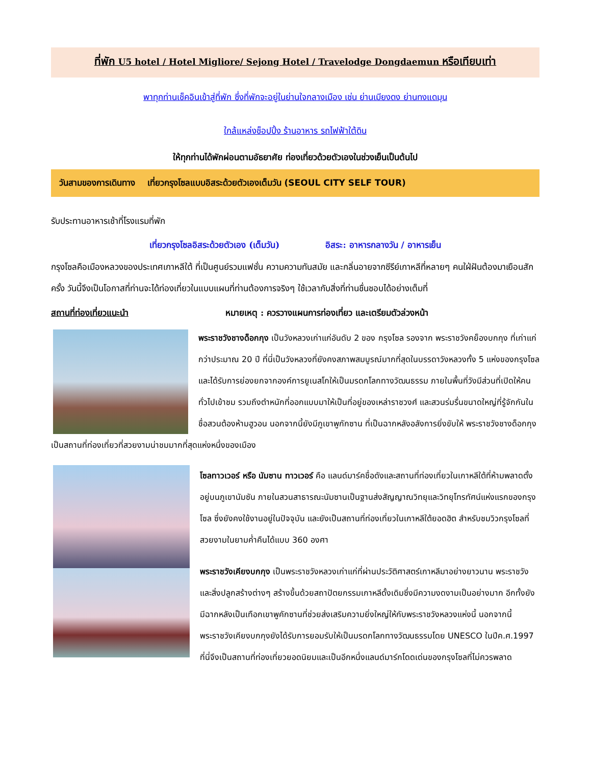ที่พัก U5 hotel / Hotel Migliore/ Sejong Hotel / Travelodge Dongdaemun หรือเทียบเท่า
พาทุกท่านเช็คอินเข้าสู่ที่พัก ซึ่งที่พักจะอยู่ในย่านใจกลางเมือง เช่น ย่านเมียงดง ย่านทงแดมุน
ใกล้แหล่งช็อปปิ้ง ร้านอาหาร รถไฟฟ้าใต้ดิน
ให้ทุกท่านได้พักผ่อนตามอัธยาศัย ท่องเที่ยวด้วยตัวเองในช่วงเย็นเป็นต้นไป
วันสามของการเดินทาง เที่ยวกรุงโซลแบบอิสระด้วยตัวเองเต็มวัน (SEOUL CITY SELF TOUR)
รับประทานอาหารเช้าที่โรงแรมที่พัก
เที่ยวกรุงโซลอิสระด้วยตัวเอง (เต็มวัน) อิสระ: อาหารกลางวัน / อาหารเย็น
กรุงโซลคือเมืองหลวงของประเทศเกาหลีใต้ ที่เป็นศูนย์รวมแฟชั่น ความความทันสมัย และกลิ่นอายจากซีรีย์เกาหลีที่หลายๆ คนใฝ่ฝันต้องมาเยือนสักครั้ง วันนี้จึงเป็นโอกาสที่ท่านจะได้ท่องเที่ยวในแบบแผนที่ท่านต้องการจริงๆ ใช้เวลากับสิ่งที่ท่านชื่นชอบได้อย่างเต็มที่
สถานที่ท่องเที่ยวแนะนำ หมายเหตุ : ควรวางแผนการท่องเที่ยว และเตรียมตัวล่วงหน้า
พระราชวังชางด็อกกุง เป็นวังหลวงเก่าแก่อันดับ 2 ของ กรุงโซล รองจาก พระราชวังคย็องบกกุง ที่เก่าแก่กว่าประมาณ 20 ปี ที่นี่เป็นวังหลวงที่ยังคงสภาพสมบูรณ์มากที่สุดในบรรดาวังหลวงทั้ง 5 แห่งของกรุงโซลและได้รับการย่องยกจากองค์การยูเนสโกให้เป็นมรดกโลกทางวัฒนธรรม ภายในพื้นที่วังมีส่วนที่เปิดให้คนทั่วไปเข้าชม รวมถึงตำหนักที่ออกแบบมาให้เป็นที่อยู่ของเหล่าราชวงศ์ และสวนร่มรื่นขนาดใหญ่ที่รู้จักกันในชื่อสวนต้องห้ามฮูวอน นอกจากนี้ยังมีภูเขาพูกักซาน ที่เป็นฉากหลังอลังการยิ่งขับให้ พระราชวังชางด็อกกุง เป็นสถานที่ท่องเที่ยวที่สวยงามน่าชมมากที่สุดแห่งหนึ่งของเมือง
โซลทาวเวอร์ หรือ นัมซาน ทาวเวอร์ คือ แลนด์มาร์คชื่อดังและสถานที่ท่องเที่ยวในเกาหลีใต้ที่ห้ามพลาดตั้งอยู่บนภูเขานัมซัน ภายในสวนสาธารณะนัมซานเป็นฐานส่งสัญญาณวิทยุและวิทยุโทรทัศน์แห่งแรกของกรุงโซล ซึ่งยังคงใช้งานอยู่ในปัจจุบัน และยังเป็นสถานที่ท่องเที่ยวในเกาหลีใต้ยอดฮิต สำหรับชมวิวกรุงโซลที่สวยงามในยามค่ำคืนได้แบบ 360 องศา
พระราชวังเคียงบกกุง เป็นพระราชวังหลวงเก่าแก่ที่ผ่านประวัติศาสตร์เกาหลีมาอย่างยาวนาน พระราชวังและสิ่งปลูกสร้างต่างๆ สร้างขึ้นด้วยสถาปัตยกรรมเกาหลีดั้งเดิมซึ่งมีความงดงามเป็นอย่างมาก อีกทั้งยังมีฉากหลังเป็นเทือกเขาพูคักซานที่ช่วยส่งเสริมความยิ่งใหญ่ให้กับพระราชวังหลวงแห่งนี้ นอกจากนี้ พระราชวังเคียงบกกุงยังได้รับการยอมรับให้เป็นมรดกโลกทางวัฒนธรรมโดย UNESCO ในปีค.ศ.1997 ที่นี่จึงเป็นสถานที่ท่องเที่ยวยอดนิยมและเป็นอีกหนึ่งแลนด์มาร์กโดดเด่นของกรุงโซลที่ไม่ควรพลาด